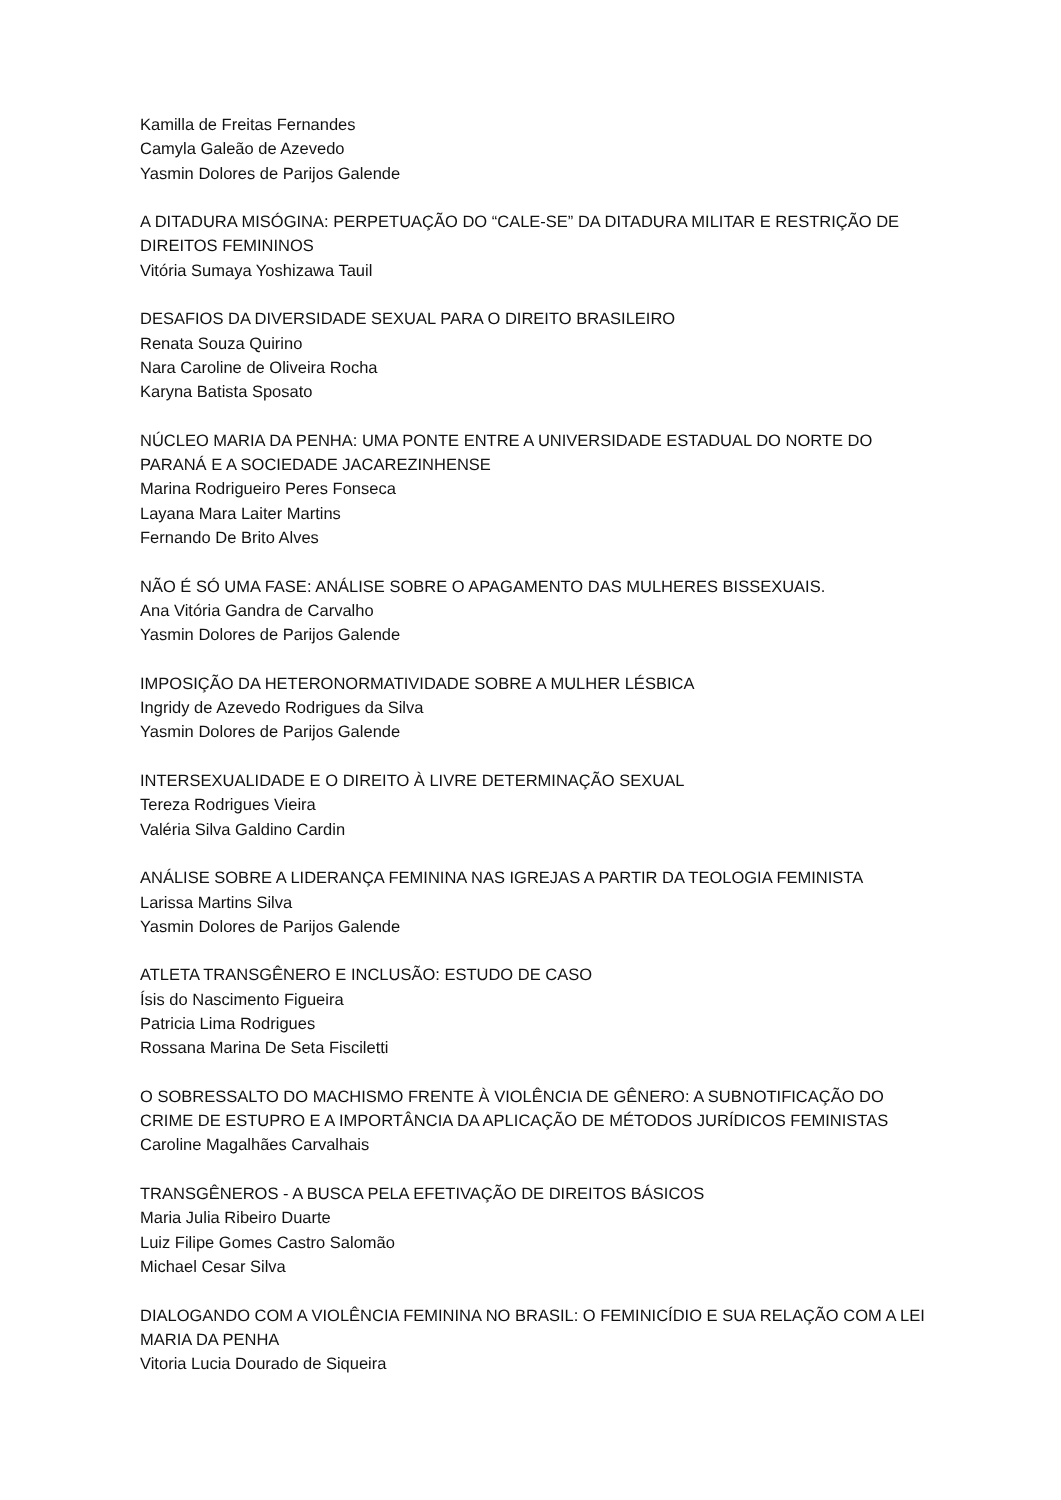Kamilla de Freitas Fernandes
Camyla Galeão de Azevedo
Yasmin Dolores de Parijos Galende
A DITADURA MISÓGINA: PERPETUAÇÃO DO “CALE-SE” DA DITADURA MILITAR E RESTRIÇÃO DE DIREITOS FEMININOS
Vitória Sumaya Yoshizawa Tauil
DESAFIOS DA DIVERSIDADE SEXUAL PARA O DIREITO BRASILEIRO
Renata Souza Quirino
Nara Caroline de Oliveira Rocha
Karyna Batista Sposato
NÚCLEO MARIA DA PENHA: UMA PONTE ENTRE A UNIVERSIDADE ESTADUAL DO NORTE DO PARANÁ E A SOCIEDADE JACAREZINHENSE
Marina Rodrigueiro Peres Fonseca
Layana Mara Laiter Martins
Fernando De Brito Alves
NÃO É SÓ UMA FASE: ANÁLISE SOBRE O APAGAMENTO DAS MULHERES BISSEXUAIS.
Ana Vitória Gandra de Carvalho
Yasmin Dolores de Parijos Galende
IMPOSIÇÃO DA HETERONORMATIVIDADE SOBRE A MULHER LÉSBICA
Ingridy de Azevedo Rodrigues da Silva
Yasmin Dolores de Parijos Galende
INTERSEXUALIDADE E O DIREITO À LIVRE DETERMINAÇÃO SEXUAL
Tereza Rodrigues Vieira
Valéria Silva Galdino Cardin
ANÁLISE SOBRE A LIDERANÇA FEMININA NAS IGREJAS A PARTIR DA TEOLOGIA FEMINISTA
Larissa Martins Silva
Yasmin Dolores de Parijos Galende
ATLETA TRANSGÊNERO E INCLUSÃO: ESTUDO DE CASO
Ísis do Nascimento Figueira
Patricia Lima Rodrigues
Rossana Marina De Seta Fisciletti
O SOBRESSALTO DO MACHISMO FRENTE À VIOLÊNCIA DE GÊNERO: A SUBNOTIFICAÇÃO DO CRIME DE ESTUPRO E A IMPORTÂNCIA DA APLICAÇÃO DE MÉTODOS JURÍDICOS FEMINISTAS
Caroline Magalhães Carvalhais
TRANSGÊNEROS - A BUSCA PELA EFETIVAÇÃO DE DIREITOS BÁSICOS
Maria Julia Ribeiro Duarte
Luiz Filipe Gomes Castro Salomão
Michael Cesar Silva
DIALOGANDO COM A VIOLÊNCIA FEMININA NO BRASIL: O FEMINICÍDIO E SUA RELAÇÃO COM A LEI MARIA DA PENHA
Vitoria Lucia Dourado de Siqueira